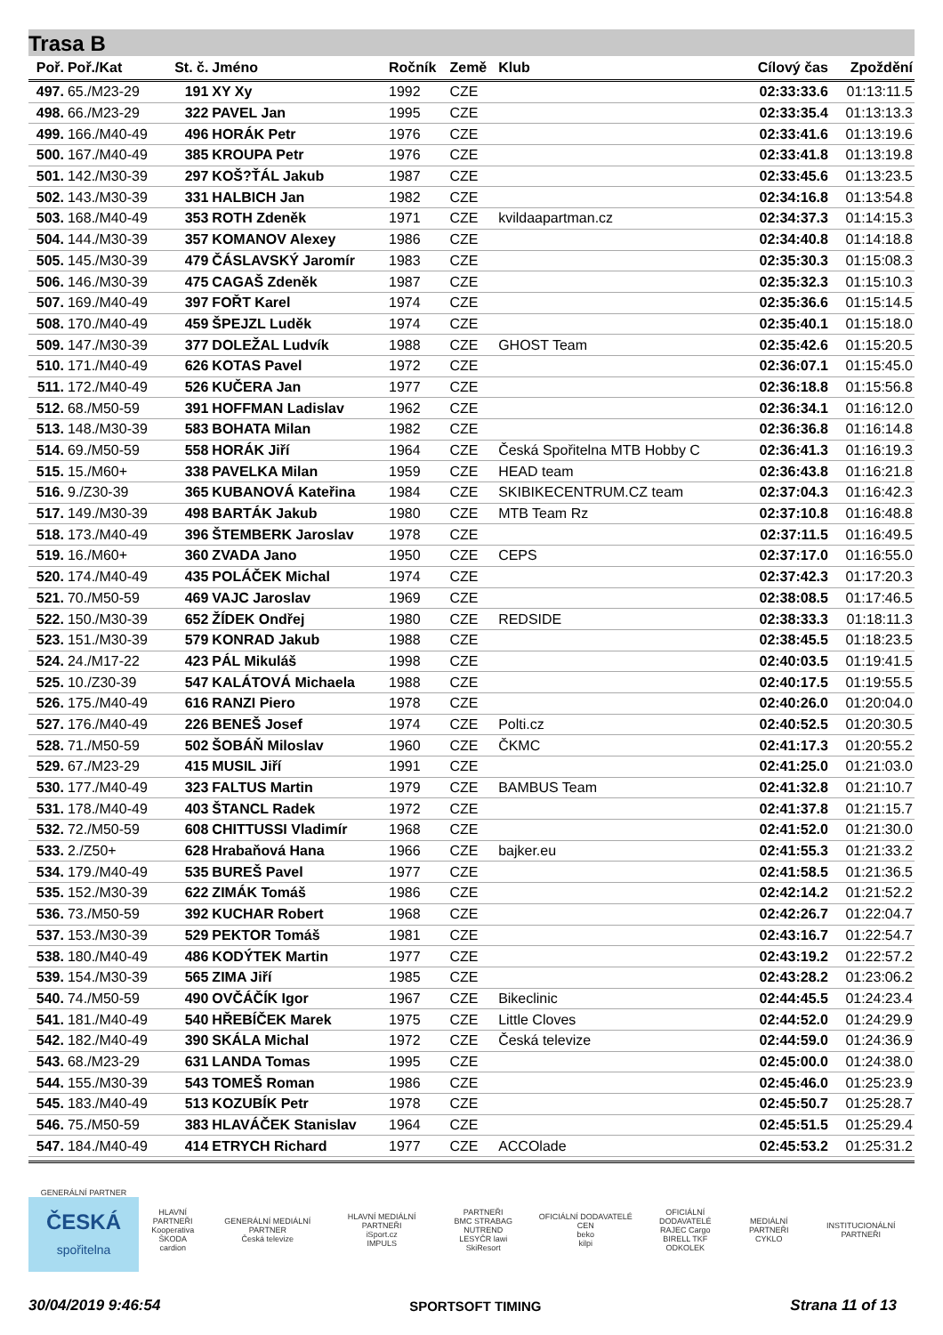Trasa B
| Poř. | Poř./Kat | St. č. | Jméno | Ročník | Země | Klub | Cílový čas | Zpoždění |
| --- | --- | --- | --- | --- | --- | --- | --- | --- |
| 497. | 65./M23-29 | 191 | XY Xy | 1992 | CZE | | 02:33:33.6 | 01:13:11.5 |
| 498. | 66./M23-29 | 322 | PAVEL Jan | 1995 | CZE | | 02:33:35.4 | 01:13:13.3 |
| 499. | 166./M40-49 | 496 | HORÁK Petr | 1976 | CZE | | 02:33:41.6 | 01:13:19.6 |
| 500. | 167./M40-49 | 385 | KROUPA Petr | 1976 | CZE | | 02:33:41.8 | 01:13:19.8 |
| 501. | 142./M30-39 | 297 | KOŠ?ŤÁL Jakub | 1987 | CZE | | 02:33:45.6 | 01:13:23.5 |
| 502. | 143./M30-39 | 331 | HALBICH Jan | 1982 | CZE | | 02:34:16.8 | 01:13:54.8 |
| 503. | 168./M40-49 | 353 | ROTH Zdeněk | 1971 | CZE | kvildaapartman.cz | 02:34:37.3 | 01:14:15.3 |
| 504. | 144./M30-39 | 357 | KOMANOV Alexey | 1986 | CZE | | 02:34:40.8 | 01:14:18.8 |
| 505. | 145./M30-39 | 479 | ČÁSLAVSKÝ Jaromír | 1983 | CZE | | 02:35:30.3 | 01:15:08.3 |
| 506. | 146./M30-39 | 475 | CAGAŠ Zdeněk | 1987 | CZE | | 02:35:32.3 | 01:15:10.3 |
| 507. | 169./M40-49 | 397 | FOŘT Karel | 1974 | CZE | | 02:35:36.6 | 01:15:14.5 |
| 508. | 170./M40-49 | 459 | ŠPEJZL Luděk | 1974 | CZE | | 02:35:40.1 | 01:15:18.0 |
| 509. | 147./M30-39 | 377 | DOLEŽAL Ludvík | 1988 | CZE | GHOST Team | 02:35:42.6 | 01:15:20.5 |
| 510. | 171./M40-49 | 626 | KOTAS Pavel | 1972 | CZE | | 02:36:07.1 | 01:15:45.0 |
| 511. | 172./M40-49 | 526 | KUČERA Jan | 1977 | CZE | | 02:36:18.8 | 01:15:56.8 |
| 512. | 68./M50-59 | 391 | HOFFMAN Ladislav | 1962 | CZE | | 02:36:34.1 | 01:16:12.0 |
| 513. | 148./M30-39 | 583 | BOHATA Milan | 1982 | CZE | | 02:36:36.8 | 01:16:14.8 |
| 514. | 69./M50-59 | 558 | HORÁK Jiří | 1964 | CZE | Česká Spořitelna MTB Hobby C | 02:36:41.3 | 01:16:19.3 |
| 515. | 15./M60+ | 338 | PAVELKA Milan | 1959 | CZE | HEAD team | 02:36:43.8 | 01:16:21.8 |
| 516. | 9./Z30-39 | 365 | KUBANOVÁ Kateřina | 1984 | CZE | SKIBIKECENTRUM.CZ team | 02:37:04.3 | 01:16:42.3 |
| 517. | 149./M30-39 | 498 | BARTÁK Jakub | 1980 | CZE | MTB Team Rz | 02:37:10.8 | 01:16:48.8 |
| 518. | 173./M40-49 | 396 | ŠTEMBERK Jaroslav | 1978 | CZE | | 02:37:11.5 | 01:16:49.5 |
| 519. | 16./M60+ | 360 | ZVADA Jano | 1950 | CZE | CEPS | 02:37:17.0 | 01:16:55.0 |
| 520. | 174./M40-49 | 435 | POLÁČEK Michal | 1974 | CZE | | 02:37:42.3 | 01:17:20.3 |
| 521. | 70./M50-59 | 469 | VAJC Jaroslav | 1969 | CZE | | 02:38:08.5 | 01:17:46.5 |
| 522. | 150./M30-39 | 652 | ŽÍDEK Ondřej | 1980 | CZE | REDSIDE | 02:38:33.3 | 01:18:11.3 |
| 523. | 151./M30-39 | 579 | KONRAD Jakub | 1988 | CZE | | 02:38:45.5 | 01:18:23.5 |
| 524. | 24./M17-22 | 423 | PÁL Mikuláš | 1998 | CZE | | 02:40:03.5 | 01:19:41.5 |
| 525. | 10./Z30-39 | 547 | KALÁTOVÁ Michaela | 1988 | CZE | | 02:40:17.5 | 01:19:55.5 |
| 526. | 175./M40-49 | 616 | RANZI Piero | 1978 | CZE | | 02:40:26.0 | 01:20:04.0 |
| 527. | 176./M40-49 | 226 | BENEŠ Josef | 1974 | CZE | Polti.cz | 02:40:52.5 | 01:20:30.5 |
| 528. | 71./M50-59 | 502 | ŠOBÁŇ Miloslav | 1960 | CZE | ČKMC | 02:41:17.3 | 01:20:55.2 |
| 529. | 67./M23-29 | 415 | MUSIL Jiří | 1991 | CZE | | 02:41:25.0 | 01:21:03.0 |
| 530. | 177./M40-49 | 323 | FALTUS Martin | 1979 | CZE | BAMBUS Team | 02:41:32.8 | 01:21:10.7 |
| 531. | 178./M40-49 | 403 | ŠTANCL Radek | 1972 | CZE | | 02:41:37.8 | 01:21:15.7 |
| 532. | 72./M50-59 | 608 | CHITTUSSI Vladimír | 1968 | CZE | | 02:41:52.0 | 01:21:30.0 |
| 533. | 2./Z50+ | 628 | Hrabaňová Hana | 1966 | CZE | bajker.eu | 02:41:55.3 | 01:21:33.2 |
| 534. | 179./M40-49 | 535 | BUREŠ Pavel | 1977 | CZE | | 02:41:58.5 | 01:21:36.5 |
| 535. | 152./M30-39 | 622 | ZIMÁK Tomáš | 1986 | CZE | | 02:42:14.2 | 01:21:52.2 |
| 536. | 73./M50-59 | 392 | KUCHAR Robert | 1968 | CZE | | 02:42:26.7 | 01:22:04.7 |
| 537. | 153./M30-39 | 529 | PEKTOR Tomáš | 1981 | CZE | | 02:43:16.7 | 01:22:54.7 |
| 538. | 180./M40-49 | 486 | KODÝTEK Martin | 1977 | CZE | | 02:43:19.2 | 01:22:57.2 |
| 539. | 154./M30-39 | 565 | ZIMA Jiří | 1985 | CZE | | 02:43:28.2 | 01:23:06.2 |
| 540. | 74./M50-59 | 490 | OVČÁČÍK Igor | 1967 | CZE | Bikeclinic | 02:44:45.5 | 01:24:23.4 |
| 541. | 181./M40-49 | 540 | HŘEBÍČEK Marek | 1975 | CZE | Little Cloves | 02:44:52.0 | 01:24:29.9 |
| 542. | 182./M40-49 | 390 | SKÁLA Michal | 1972 | CZE | Česká televize | 02:44:59.0 | 01:24:36.9 |
| 543. | 68./M23-29 | 631 | LANDA Tomas | 1995 | CZE | | 02:45:00.0 | 01:24:38.0 |
| 544. | 155./M30-39 | 543 | TOMEŠ Roman | 1986 | CZE | | 02:45:46.0 | 01:25:23.9 |
| 545. | 183./M40-49 | 513 | KOZUBÍK Petr | 1978 | CZE | | 02:45:50.7 | 01:25:28.7 |
| 546. | 75./M50-59 | 383 | HLAVÁČEK Stanislav | 1964 | CZE | | 02:45:51.5 | 01:25:29.4 |
| 547. | 184./M40-49 | 414 | ETRYCH Richard | 1977 | CZE | ACCOlade | 02:45:53.2 | 01:25:31.2 |
GENERÁLNÍ PARTNER
ČESKÁ
spořitelna
HLAVNÍ PARTNEŘI
Kooperativa
ŠKODA
cardion
GENERÁLNÍ MEDIÁLNÍ PARTNER
Česká televize
HLAVNÍ MEDIÁLNÍ PARTNEŘI
iSport.cz
IMPULS
PARTNEŘI
BMC STRABAG NUTREND
LESYČR lawi
SkiResort
OFICIÁLNÍ DODAVATELÉ CEN
beko
kilpi
OFICIÁLNÍ DODAVATELÉ
RAJEC Cargo
BIRELL TKF
ODKOLEK
MEDIÁLNÍ PARTNEŘI
CYKLO
INSTITUCIONÁLNÍ PARTNEŘI
30/04/2019 9:46:54 SPORTSOFT TIMING Strana 11 of 13